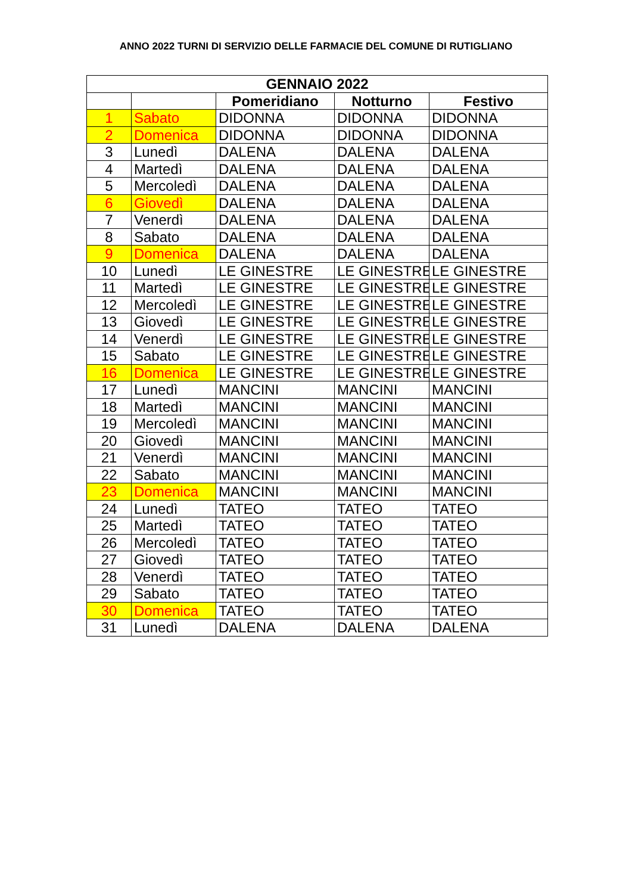ANNO 2022 TURNI DI SERVIZIO DELLE FARMACIE DEL COMUNE DI RUTIGLIANO
| GENNAIO 2022 | | | | |
| --- | --- | --- | --- | --- |
| | | Pomeridiano | Notturno | Festivo |
| 1 | Sabato | DIDONNA | DIDONNA | DIDONNA |
| 2 | Domenica | DIDONNA | DIDONNA | DIDONNA |
| 3 | Lunedì | DALENA | DALENA | DALENA |
| 4 | Martedì | DALENA | DALENA | DALENA |
| 5 | Mercoledì | DALENA | DALENA | DALENA |
| 6 | Giovedì | DALENA | DALENA | DALENA |
| 7 | Venerdì | DALENA | DALENA | DALENA |
| 8 | Sabato | DALENA | DALENA | DALENA |
| 9 | Domenica | DALENA | DALENA | DALENA |
| 10 | Lunedì | LE GINESTRE | LE GINESTRE | LE GINESTRE |
| 11 | Martedì | LE GINESTRE | LE GINESTRE | LE GINESTRE |
| 12 | Mercoledì | LE GINESTRE | LE GINESTRE | LE GINESTRE |
| 13 | Giovedì | LE GINESTRE | LE GINESTRE | LE GINESTRE |
| 14 | Venerdì | LE GINESTRE | LE GINESTRE | LE GINESTRE |
| 15 | Sabato | LE GINESTRE | LE GINESTRE | LE GINESTRE |
| 16 | Domenica | LE GINESTRE | LE GINESTRE | LE GINESTRE |
| 17 | Lunedì | MANCINI | MANCINI | MANCINI |
| 18 | Martedì | MANCINI | MANCINI | MANCINI |
| 19 | Mercoledì | MANCINI | MANCINI | MANCINI |
| 20 | Giovedì | MANCINI | MANCINI | MANCINI |
| 21 | Venerdì | MANCINI | MANCINI | MANCINI |
| 22 | Sabato | MANCINI | MANCINI | MANCINI |
| 23 | Domenica | MANCINI | MANCINI | MANCINI |
| 24 | Lunedì | TATEO | TATEO | TATEO |
| 25 | Martedì | TATEO | TATEO | TATEO |
| 26 | Mercoledì | TATEO | TATEO | TATEO |
| 27 | Giovedì | TATEO | TATEO | TATEO |
| 28 | Venerdì | TATEO | TATEO | TATEO |
| 29 | Sabato | TATEO | TATEO | TATEO |
| 30 | Domenica | TATEO | TATEO | TATEO |
| 31 | Lunedì | DALENA | DALENA | DALENA |